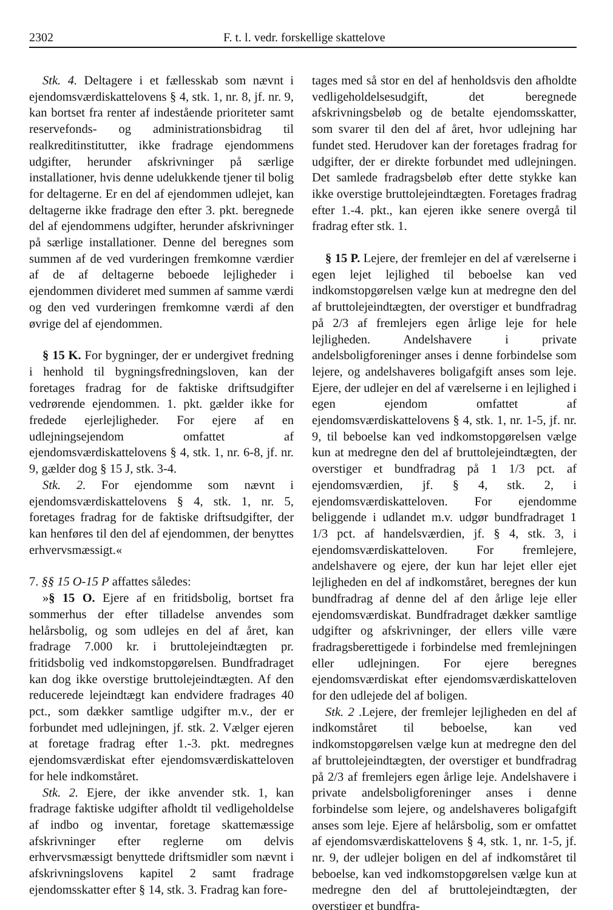2302 F. t. l. vedr. forskellige skattelove
Stk. 4. Deltagere i et fællesskab som nævnt i ejendomsværdiskattelovens § 4, stk. 1, nr. 8, jf. nr. 9, kan bortset fra renter af indestående prioriteter samt reservefonds- og administrationsbidrag til realkreditinstitutter, ikke fradrage ejendommens udgifter, herunder afskrivninger på særlige installationer, hvis denne udelukkende tjener til bolig for deltagerne. Er en del af ejendommen udlejet, kan deltagerne ikke fradrage den efter 3. pkt. beregnede del af ejendommens udgifter, herunder afskrivninger på særlige installationer. Denne del beregnes som summen af de ved vurderingen fremkomne værdier af de af deltagerne beboede lejligheder i ejendommen divideret med summen af samme værdi og den ved vurderingen fremkomne værdi af den øvrige del af ejendommen.
§ 15 K. For bygninger, der er undergivet fredning i henhold til bygningsfredningsloven, kan der foretages fradrag for de faktiske driftsudgifter vedrørende ejendommen. 1. pkt. gælder ikke for fredede ejerlejligheder. For ejere af en udlejningsejendom omfattet af ejendomsværdiskattelovens § 4, stk. 1, nr. 6-8, jf. nr. 9, gælder dog § 15 J, stk. 3-4.
Stk. 2. For ejendomme som nævnt i ejendomsværdiskattelovens § 4, stk. 1, nr. 5, foretages fradrag for de faktiske driftsudgifter, der kan henføres til den del af ejendommen, der benyttes erhvervsmæssigt.«
7. §§ 15 O-15 P affattes således:
»§ 15 O. Ejere af en fritidsbolig, bortset fra sommerhus der efter tilladelse anvendes som helårsbolig, og som udlejes en del af året, kan fradrage 7.000 kr. i bruttolejeindtægten pr. fritidsbolig ved indkomstopgørelsen. Bundfradraget kan dog ikke overstige bruttolejeindtægten. Af den reducerede lejeindtægt kan endvidere fradrages 40 pct., som dækker samtlige udgifter m.v., der er forbundet med udlejningen, jf. stk. 2. Vælger ejeren at foretage fradrag efter 1.-3. pkt. medregnes ejendomsværdiskat efter ejendomsværdiskatteloven for hele indkomståret.
Stk. 2. Ejere, der ikke anvender stk. 1, kan fradrage faktiske udgifter afholdt til vedligeholdelse af indbo og inventar, foretage skattemæssige afskrivninger efter reglerne om delvis erhvervsmæssigt benyttede driftsmidler som nævnt i afskrivningslovens kapitel 2 samt fradrage ejendomsskatter efter § 14, stk. 3. Fradrag kan fore-
tages med så stor en del af henholdsvis den afholdte vedligeholdelsesudgift, det beregnede afskrivningsbeløb og de betalte ejendomsskatter, som svarer til den del af året, hvor udlejning har fundet sted. Herudover kan der foretages fradrag for udgifter, der er direkte forbundet med udlejningen. Det samlede fradragsbeløb efter dette stykke kan ikke overstige bruttolejeindtægten. Foretages fradrag efter 1.-4. pkt., kan ejeren ikke senere overgå til fradrag efter stk. 1.
§ 15 P. Lejere, der fremlejer en del af værelserne i egen lejet lejlighed til beboelse kan ved indkomstopgørelsen vælge kun at medregne den del af bruttolejeindtægten, der overstiger et bundfradrag på 2/3 af fremlejers egen årlige leje for hele lejligheden. Andelshavere i private andelsboligforeninger anses i denne forbindelse som lejere, og andelshaveres boligafgift anses som leje. Ejere, der udlejer en del af værelserne i en lejlighed i egen ejendom omfattet af ejendomsværdiskattelovens § 4, stk. 1, nr. 1-5, jf. nr. 9, til beboelse kan ved indkomstopgørelsen vælge kun at medregne den del af bruttolejeindtægten, der overstiger et bundfradrag på 1 1/3 pct. af ejendomsværdien, jf. § 4, stk. 2, i ejendomsværdiskatteloven. For ejendomme beliggende i udlandet m.v. udgør bundfradraget 1 1/3 pct. af handelsværdien, jf. § 4, stk. 3, i ejendomsværdiskatteloven. For fremlejere, andelshavere og ejere, der kun har lejet eller ejet lejligheden en del af indkomståret, beregnes der kun bundfradrag af denne del af den årlige leje eller ejendomsværdiskat. Bundfradraget dækker samtlige udgifter og afskrivninger, der ellers ville være fradragsberettigede i forbindelse med fremlejningen eller udlejningen. For ejere beregnes ejendomsværdiskat efter ejendomsværdiskatteloven for den udlejede del af boligen.
Stk. 2 .Lejere, der fremlejer lejligheden en del af indkomståret til beboelse, kan ved indkomstopgørelsen vælge kun at medregne den del af bruttolejeindtægten, der overstiger et bundfradrag på 2/3 af fremlejers egen årlige leje. Andelshavere i private andelsboligforeninger anses i denne forbindelse som lejere, og andelshaveres boligafgift anses som leje. Ejere af helårsbolig, som er omfattet af ejendomsværdiskattelovens § 4, stk. 1, nr. 1-5, jf. nr. 9, der udlejer boligen en del af indkomståret til beboelse, kan ved indkomstopgørelsen vælge kun at medregne den del af bruttolejeindtægten, der overstiger et bundfra-